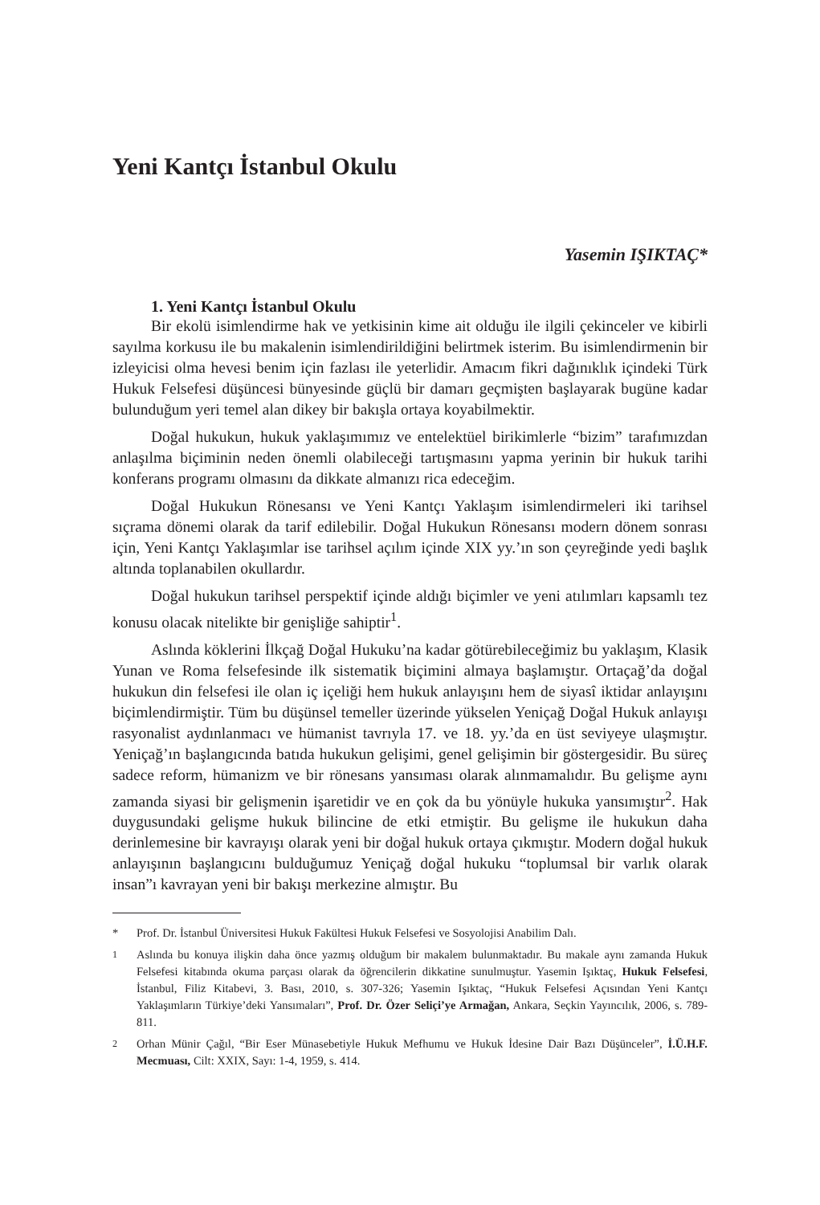Yeni Kantçı İstanbul Okulu
Yasemin IŞIKTAÇ*
1. Yeni Kantçı İstanbul Okulu
Bir ekolü isimlendirme hak ve yetkisinin kime ait olduğu ile ilgili çekinceler ve kibirli sayılma korkusu ile bu makalenin isimlendirildiğini belirtmek isterim. Bu isimlendirmenin bir izleyicisi olma hevesi benim için fazlası ile yeterlidir. Amacım fikri dağınıklık içindeki Türk Hukuk Felsefesi düşüncesi bünyesinde güçlü bir damarı geçmişten başlayarak bugüne kadar bulunduğum yeri temel alan dikey bir bakışla ortaya koyabilmektir.
Doğal hukukun, hukuk yaklaşımımız ve entelektüel birikimlerle “bizim” tarafımızdan anlaşılma biçiminin neden önemli olabileceği tartışmasını yapma yerinin bir hukuk tarihi konferans programı olmasını da dikkate almanızı rica edeceğim.
Doğal Hukukun Rönesansı ve Yeni Kantçı Yaklaşım isimlendirmeleri iki tarihsel sıçrama dönemi olarak da tarif edilebilir. Doğal Hukukun Rönesansı modern dönem sonrası için, Yeni Kantçı Yaklaşımlar ise tarihsel açılım içinde XIX yy.’ın son çeyreğinde yedi başlık altında toplanabilen okullardır.
Doğal hukukun tarihsel perspektif içinde aldığı biçimler ve yeni atılımları kapsamlı tez konusu olacak nitelikte bir genişliğe sahiptir<sup>1</sup>.
Aslında köklerini İlkçağ Doğal Hukuku’na kadar götürebileceğimiz bu yaklaşım, Klasik Yunan ve Roma felsefesinde ilk sistematik biçimini almaya başlamıştır. Ortaçağ’da doğal hukukun din felsefesi ile olan iç içeliği hem hukuk anlayışını hem de siyasî iktidar anlayışını biçimlendirmiştir. Tüm bu düşünsel temeller üzerinde yükselen Yeniçağ Doğal Hukuk anlayışı rasyonalist aydınlanmacı ve hümanist tavrıyla 17. ve 18. yy.’da en üst seviyeye ulaşmıştır. Yeniçağ’ın başlangıcında batıda hukukun gelişimi, genel gelişimin bir göstergesidir. Bu süreç sadece reform, hümanizm ve bir rönesans yansıması olarak alınmamalıdır. Bu gelişme aynı zamanda siyasi bir gelişmenin işaretidir ve en çok da bu yönüyle hukuka yansımıştır<sup>2</sup>. Hak duygusundaki gelişme hukuk bilincine de etki etmiştir. Bu gelişme ile hukukun daha derinlemesine bir kavrayışı olarak yeni bir doğal hukuk ortaya çıkmıştır. Modern doğal hukuk anlayışının başlangıcını bulduğumuz Yeniçağ doğal hukuku “toplumsal bir varlık olarak insan”ı kavrayan yeni bir bakışı merkezine almıştır. Bu
* Prof. Dr. İstanbul Üniversitesi Hukuk Fakültesi Hukuk Felsefesi ve Sosyolojisi Anabilim Dalı.
<sup>1</sup> Aslında bu konuya ilişkin daha önce yazmış olduğum bir makalem bulunmaktadır. Bu makale aynı zamanda Hukuk Felsefesi kitabında okuma parçası olarak da öğrencilerin dikkatine sunulmuştur. Yasemin Işıktaç, Hukuk Felsefesi, İstanbul, Filiz Kitabevi, 3. Bası, 2010, s. 307-326; Yasemin Işıktaç, “Hukuk Felsefesi Açısından Yeni Kantçı Yaklaşımların Türkiye’deki Yansımaları”, Prof. Dr. Özer Seliçi’ye Armağan, Ankara, Seçkin Yayıncılık, 2006, s. 789-811.
<sup>2</sup> Orhan Münir Çağıl, “Bir Eser Münasebetiyle Hukuk Mefhumu ve Hukuk İdesine Dair Bazı Düşünceler”, İ.Ü.H.F. Mecmuası, Cilt: XXIX, Sayı: 1-4, 1959, s. 414.